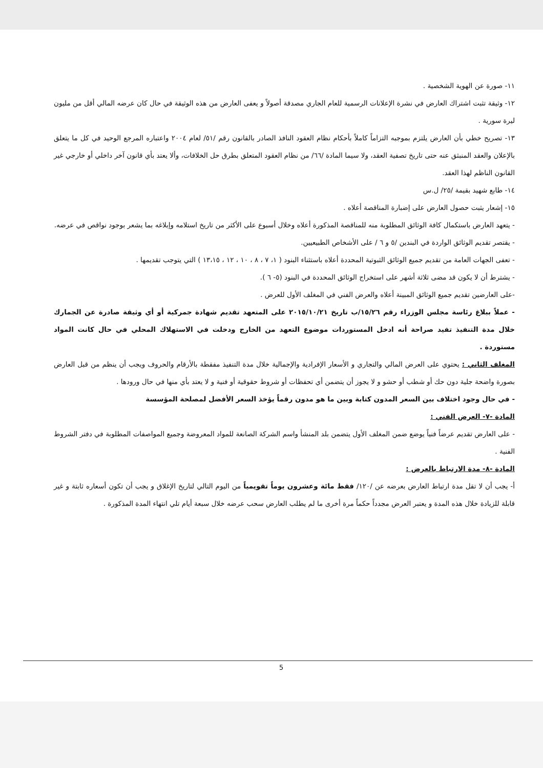١١- صورة عن الهوية الشخصية .
١٢- وثيقة تثبت اشتراك العارض في نشرة الإعلانات الرسمية للعام الجاري مصدقة أصولاً و يعفى العارض من هذه الوثيقة في حال كان عرضه المالي أقل من مليون ليرة سورية .
١٣- تصريح خطي بأن العارض يلتزم بموجبه التزاماً كاملاً بأحكام نظام العقود النافذ الصادر بالقانون رقم /٥١/ لعام ٢٠٠٤ واعتباره المرجع الوحيد في كل ما يتعلق بالإعلان والعقد المنبثق عنه حتى تاريخ تصفية العقد، ولا سيما المادة /٦٦/ من نظام العقود المتعلق بطرق حل الخلافات، وألا يعتد بأي قانون آخر داخلي أو خارجي غير القانون الناظم لهذا العقد.
١٤- طابع شهيد بقيمة /٢٥/ ل.س
١٥- إشعار يثبت حصول العارض على إضبارة المناقصة أعلاه .
- يتعهد العارض باستكمال كافة الوثائق المطلوبة منه للمناقصة المذكورة أعلاه وخلال أسبوع على الأكثر من تاريخ استلامه وإبلاغه بما يشعر بوجود نواقص في عرضه.
- يقتصر تقديم الوثائق الواردة في البندين /٥ و ٦ / على الأشخاص الطبيعيين.
- تعفى الجهات العامة من تقديم جميع الوثائق الثبوتية المحددة أعلاه باستثناء البنود ( ١، ٧ ، ٨ ، ١٠ ، ١٢ ، ١٣،١٥ ) التي يتوجب تقديمها .
- يشترط أن لا يكون قد مضى ثلاثة أشهر على استخراج الوثائق المحددة في البنود (٥- ٦ ).
-على العارضين تقديم جميع الوثائق المبينة أعلاه والعرض الفني في المغلف الأول للعرض .
- عملاً ببلاغ رئاسة مجلس الوزراء رقم ١٥/٢٦/ب تاريخ ٢٠١٥/١٠/٢١ على المتعهد تقديم شهادة جمركية أو أي وثيقة صادرة عن الجمارك خلال مدة التنفيذ تفيد صراحة أنه ادخل المستوردات موضوع التعهد من الخارج ودخلت في الاستهلاك المحلي في حال كانت المواد مستوردة .
المغلف الثاني : يحتوي على العرض المالي والتجاري و الأسعار الإفرادية والإجمالية خلال مدة التنفيذ مفقطة بالأرقام والحروف ويجب أن ينظم من قبل العارض بصورة واضحة جلية دون حك أو شطب أو حشو و لا يجوز أن يتضمن أي تحفظات أو شروط حقوقية أو فنية و لا يعتد بأي منها في حال ورودها .
- في حال وجود اختلاف بين السعر المدون كتابة وبين ما هو مدون رقماً يؤخذ السعر الأفضل لمصلحة المؤسسة
المادة -٧- العرض الفني :
- على العارض تقديم عرضاً فنياً يوضع ضمن المغلف الأول يتضمن بلد المنشأ واسم الشركة الصانعة للمواد المعروضة وجميع المواصفات المطلوبة في دفتر الشروط الفنية .
المادة -٨- مدة الارتباط بالعرض :
أ- يجب أن لا تقل مدة ارتباط العارض بعرضه عن /١٢٠/ فقط مائة وعشرون يوماً تقويمياً من اليوم التالي لتاريخ الإغلاق و يجب أن تكون أسعاره ثابتة و غير قابلة للزيادة خلال هذه المدة و يعتبر العرض مجدداً حكماً مرة أخرى ما لم يطلب العارض سحب عرضه خلال سبعة أيام تلي انتهاء المدة المذكورة .
5